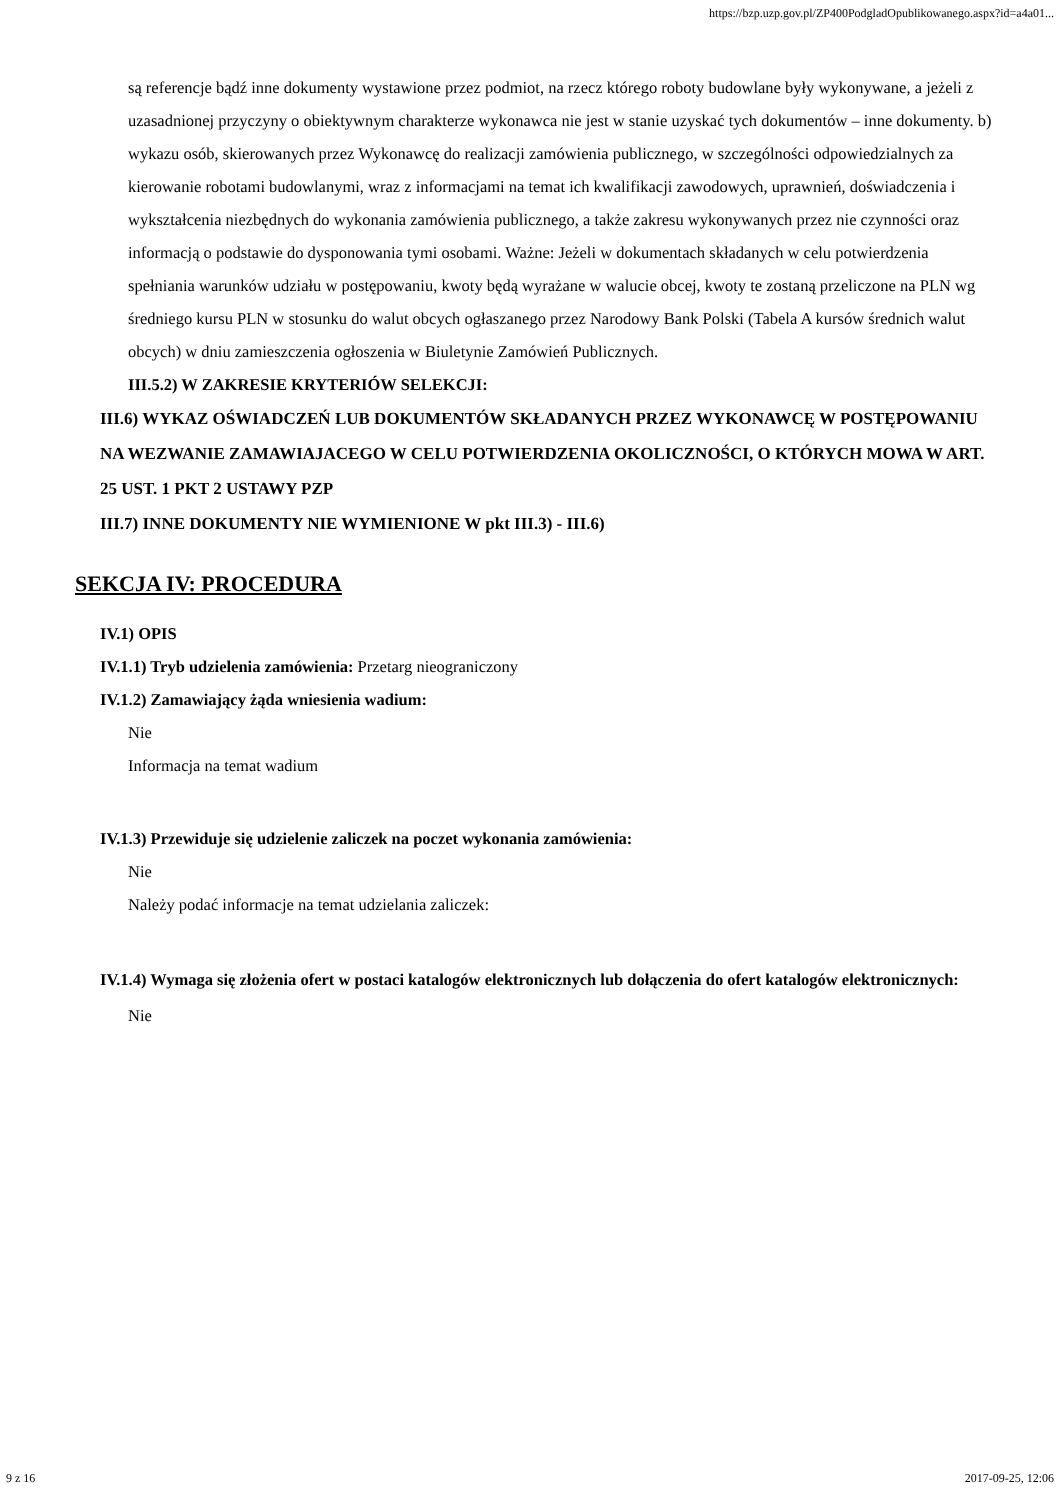https://bzp.uzp.gov.pl/ZP400PodgladOpublikowanego.aspx?id=a4a01...
są referencje bądź inne dokumenty wystawione przez podmiot, na rzecz którego roboty budowlane były wykonywane, a jeżeli z uzasadnionej przyczyny o obiektywnym charakterze wykonawca nie jest w stanie uzyskać tych dokumentów – inne dokumenty. b) wykazu osób, skierowanych przez Wykonawcę do realizacji zamówienia publicznego, w szczególności odpowiedzialnych za kierowanie robotami budowlanymi, wraz z informacjami na temat ich kwalifikacji zawodowych, uprawnień, doświadczenia i wykształcenia niezbędnych do wykonania zamówienia publicznego, a także zakresu wykonywanych przez nie czynności oraz informacją o podstawie do dysponowania tymi osobami. Ważne: Jeżeli w dokumentach składanych w celu potwierdzenia spełniania warunków udziału w postępowaniu, kwoty będą wyrażane w walucie obcej, kwoty te zostaną przeliczone na PLN wg średniego kursu PLN w stosunku do walut obcych ogłaszanego przez Narodowy Bank Polski (Tabela A kursów średnich walut obcych) w dniu zamieszczenia ogłoszenia w Biuletynie Zamówień Publicznych.
III.5.2) W ZAKRESIE KRYTERIÓW SELEKCJI:
III.6) WYKAZ OŚWIADCZEŃ LUB DOKUMENTÓW SKŁADANYCH PRZEZ WYKONAWCĘ W POSTĘPOWANIU NA WEZWANIE ZAMAWIAJACEGO W CELU POTWIERDZENIA OKOLICZNOŚCI, O KTÓRYCH MOWA W ART. 25 UST. 1 PKT 2 USTAWY PZP
III.7) INNE DOKUMENTY NIE WYMIENIONE W pkt III.3) - III.6)
SEKCJA IV: PROCEDURA
IV.1) OPIS
IV.1.1) Tryb udzielenia zamówienia: Przetarg nieograniczony
IV.1.2) Zamawiający żąda wniesienia wadium:
Nie
Informacja na temat wadium
IV.1.3) Przewiduje się udzielenie zaliczek na poczet wykonania zamówienia:
Nie
Należy podać informacje na temat udzielania zaliczek:
IV.1.4) Wymaga się złożenia ofert w postaci katalogów elektronicznych lub dołączenia do ofert katalogów elektronicznych:
Nie
9 z 16 2017-09-25, 12:06